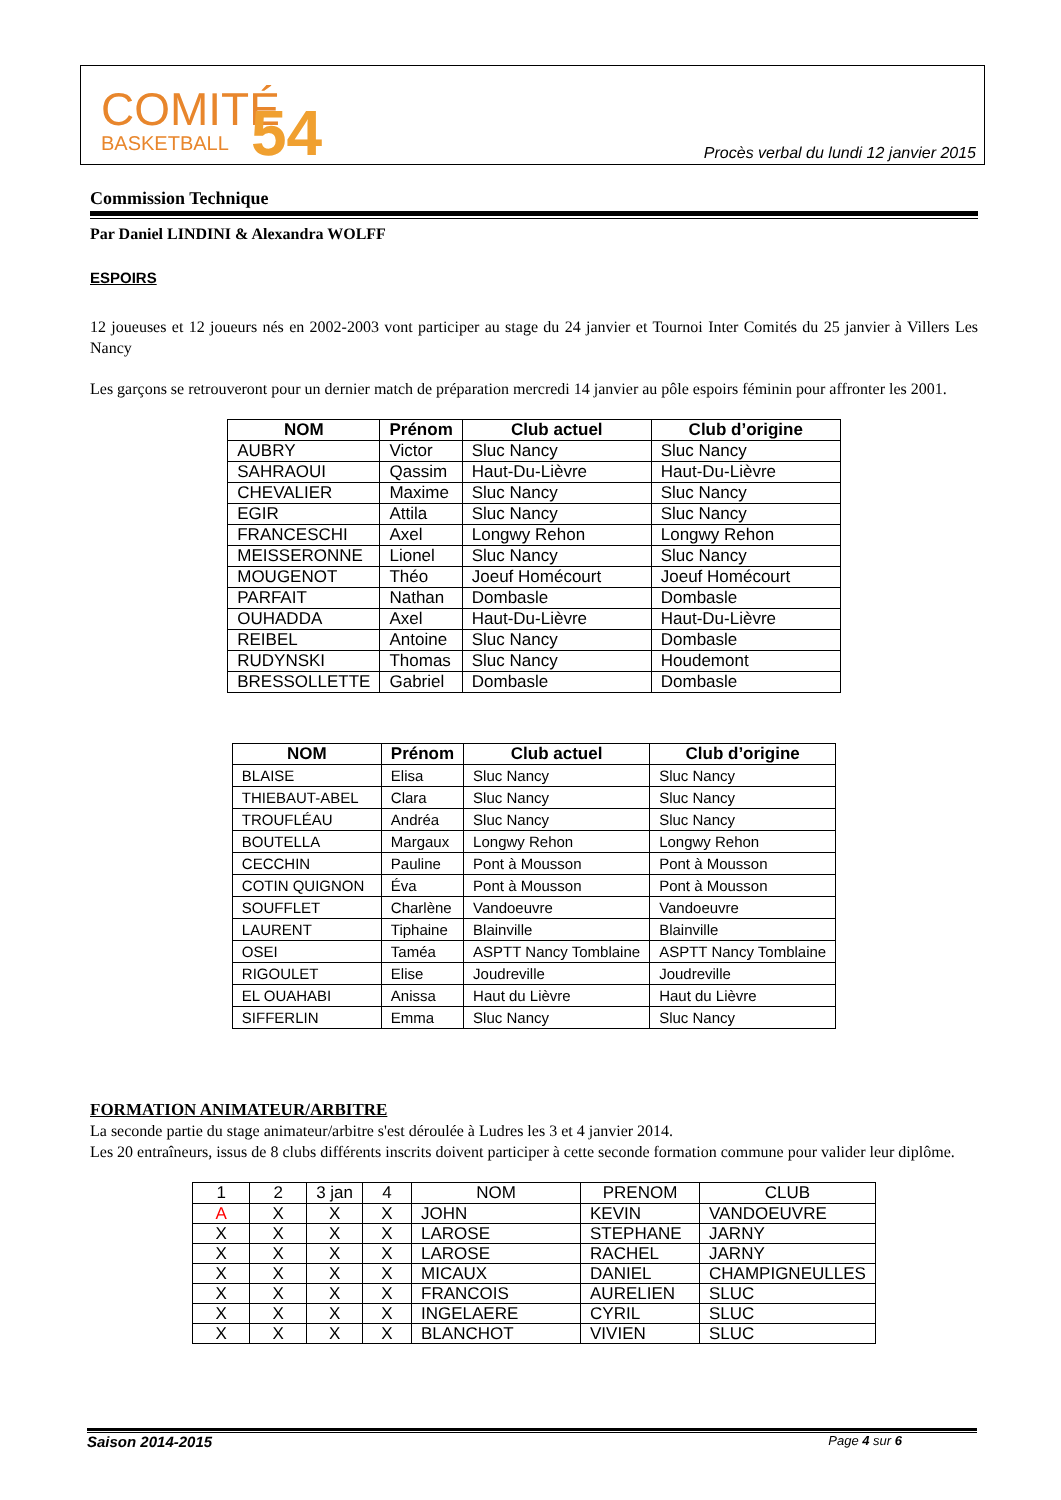COMITÉ
BASKETBALL
54
Procès verbal du lundi 12 janvier 2015
Commission Technique
Par Daniel LINDINI & Alexandra WOLFF
ESPOIRS
12 joueuses et 12 joueurs nés en 2002-2003 vont participer au stage du 24 janvier et Tournoi Inter Comités du 25 janvier à Villers Les Nancy
Les garçons se retrouveront pour un dernier match de préparation mercredi 14 janvier au pôle espoirs féminin pour affronter les 2001.
| NOM | Prénom | Club actuel | Club d’origine |
| --- | --- | --- | --- |
| AUBRY | Victor | Sluc Nancy | Sluc Nancy |
| SAHRAOUI | Qassim | Haut-Du-Lièvre | Haut-Du-Lièvre |
| CHEVALIER | Maxime | Sluc Nancy | Sluc Nancy |
| EGIR | Attila | Sluc Nancy | Sluc Nancy |
| FRANCESCHI | Axel | Longwy Rehon | Longwy Rehon |
| MEISSERONNE | Lionel | Sluc Nancy | Sluc Nancy |
| MOUGENOT | Théo | Joeuf Homécourt | Joeuf Homécourt |
| PARFAIT | Nathan | Dombasle | Dombasle |
| OUHADDA | Axel | Haut-Du-Lièvre | Haut-Du-Lièvre |
| REIBEL | Antoine | Sluc Nancy | Dombasle |
| RUDYNSKI | Thomas | Sluc Nancy | Houdemont |
| BRESSOLLETTE | Gabriel | Dombasle | Dombasle |
| NOM | Prénom | Club actuel | Club d’origine |
| --- | --- | --- | --- |
| BLAISE | Elisa | Sluc Nancy | Sluc Nancy |
| THIEBAUT-ABEL | Clara | Sluc Nancy | Sluc Nancy |
| TROUFLÉAU | Andréa | Sluc Nancy | Sluc Nancy |
| BOUTELLA | Margaux | Longwy Rehon | Longwy Rehon |
| CECCHIN | Pauline | Pont à Mousson | Pont à Mousson |
| COTIN QUIGNON | Éva | Pont à Mousson | Pont à Mousson |
| SOUFFLET | Charlène | Vandoeuvre | Vandoeuvre |
| LAURENT | Tiphaine | Blainville | Blainville |
| OSEI | Taméa | ASPTT Nancy Tomblaine | ASPTT Nancy Tomblaine |
| RIGOULET | Elise | Joudreville | Joudreville |
| EL OUAHABI | Anissa | Haut du Lièvre | Haut du Lièvre |
| SIFFERLIN | Emma | Sluc Nancy | Sluc Nancy |
FORMATION ANIMATEUR/ARBITRE
La seconde partie du stage animateur/arbitre s'est déroulée à Ludres les 3 et 4 janvier 2014.
Les 20 entraîneurs, issus de 8 clubs différents inscrits doivent participer à cette seconde formation commune pour valider leur diplôme.
| 1 | 2 | 3 jan | 4 | NOM | PRENOM | CLUB |
| --- | --- | --- | --- | --- | --- | --- |
| A | X | X | X | JOHN | KEVIN | VANDOEUVRE |
| X | X | X | X | LAROSE | STEPHANE | JARNY |
| X | X | X | X | LAROSE | RACHEL | JARNY |
| X | X | X | X | MICAUX | DANIEL | CHAMPIGNEULLES |
| X | X | X | X | FRANCOIS | AURELIEN | SLUC |
| X | X | X | X | INGELAERE | CYRIL | SLUC |
| X | X | X | X | BLANCHOT | VIVIEN | SLUC |
Saison 2014-2015 Page 4 sur 6